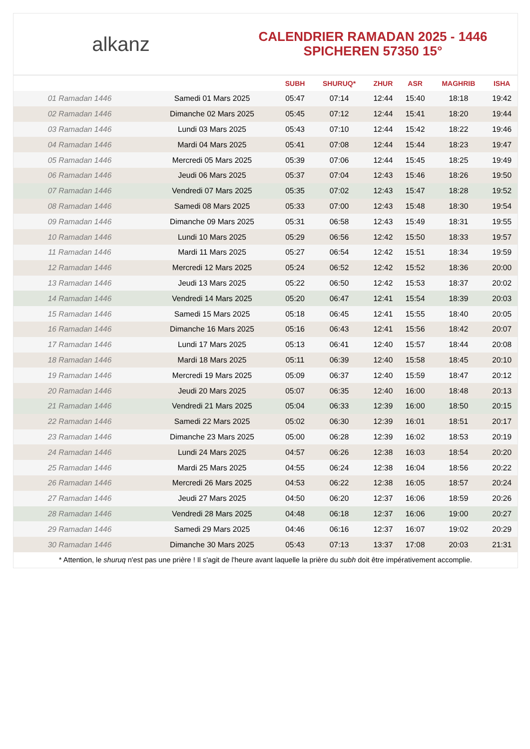alkanz
CALENDRIER RAMADAN 2025 - 1446
SPICHEREN 57350 15°
| | | SUBH | SHURUQ* | ZHUR | ASR | MAGHRIB | ISHA |
| --- | --- | --- | --- | --- | --- | --- | --- |
| 01 Ramadan 1446 | Samedi 01 Mars 2025 | 05:47 | 07:14 | 12:44 | 15:40 | 18:18 | 19:42 |
| 02 Ramadan 1446 | Dimanche 02 Mars 2025 | 05:45 | 07:12 | 12:44 | 15:41 | 18:20 | 19:44 |
| 03 Ramadan 1446 | Lundi 03 Mars 2025 | 05:43 | 07:10 | 12:44 | 15:42 | 18:22 | 19:46 |
| 04 Ramadan 1446 | Mardi 04 Mars 2025 | 05:41 | 07:08 | 12:44 | 15:44 | 18:23 | 19:47 |
| 05 Ramadan 1446 | Mercredi 05 Mars 2025 | 05:39 | 07:06 | 12:44 | 15:45 | 18:25 | 19:49 |
| 06 Ramadan 1446 | Jeudi 06 Mars 2025 | 05:37 | 07:04 | 12:43 | 15:46 | 18:26 | 19:50 |
| 07 Ramadan 1446 | Vendredi 07 Mars 2025 | 05:35 | 07:02 | 12:43 | 15:47 | 18:28 | 19:52 |
| 08 Ramadan 1446 | Samedi 08 Mars 2025 | 05:33 | 07:00 | 12:43 | 15:48 | 18:30 | 19:54 |
| 09 Ramadan 1446 | Dimanche 09 Mars 2025 | 05:31 | 06:58 | 12:43 | 15:49 | 18:31 | 19:55 |
| 10 Ramadan 1446 | Lundi 10 Mars 2025 | 05:29 | 06:56 | 12:42 | 15:50 | 18:33 | 19:57 |
| 11 Ramadan 1446 | Mardi 11 Mars 2025 | 05:27 | 06:54 | 12:42 | 15:51 | 18:34 | 19:59 |
| 12 Ramadan 1446 | Mercredi 12 Mars 2025 | 05:24 | 06:52 | 12:42 | 15:52 | 18:36 | 20:00 |
| 13 Ramadan 1446 | Jeudi 13 Mars 2025 | 05:22 | 06:50 | 12:42 | 15:53 | 18:37 | 20:02 |
| 14 Ramadan 1446 | Vendredi 14 Mars 2025 | 05:20 | 06:47 | 12:41 | 15:54 | 18:39 | 20:03 |
| 15 Ramadan 1446 | Samedi 15 Mars 2025 | 05:18 | 06:45 | 12:41 | 15:55 | 18:40 | 20:05 |
| 16 Ramadan 1446 | Dimanche 16 Mars 2025 | 05:16 | 06:43 | 12:41 | 15:56 | 18:42 | 20:07 |
| 17 Ramadan 1446 | Lundi 17 Mars 2025 | 05:13 | 06:41 | 12:40 | 15:57 | 18:44 | 20:08 |
| 18 Ramadan 1446 | Mardi 18 Mars 2025 | 05:11 | 06:39 | 12:40 | 15:58 | 18:45 | 20:10 |
| 19 Ramadan 1446 | Mercredi 19 Mars 2025 | 05:09 | 06:37 | 12:40 | 15:59 | 18:47 | 20:12 |
| 20 Ramadan 1446 | Jeudi 20 Mars 2025 | 05:07 | 06:35 | 12:40 | 16:00 | 18:48 | 20:13 |
| 21 Ramadan 1446 | Vendredi 21 Mars 2025 | 05:04 | 06:33 | 12:39 | 16:00 | 18:50 | 20:15 |
| 22 Ramadan 1446 | Samedi 22 Mars 2025 | 05:02 | 06:30 | 12:39 | 16:01 | 18:51 | 20:17 |
| 23 Ramadan 1446 | Dimanche 23 Mars 2025 | 05:00 | 06:28 | 12:39 | 16:02 | 18:53 | 20:19 |
| 24 Ramadan 1446 | Lundi 24 Mars 2025 | 04:57 | 06:26 | 12:38 | 16:03 | 18:54 | 20:20 |
| 25 Ramadan 1446 | Mardi 25 Mars 2025 | 04:55 | 06:24 | 12:38 | 16:04 | 18:56 | 20:22 |
| 26 Ramadan 1446 | Mercredi 26 Mars 2025 | 04:53 | 06:22 | 12:38 | 16:05 | 18:57 | 20:24 |
| 27 Ramadan 1446 | Jeudi 27 Mars 2025 | 04:50 | 06:20 | 12:37 | 16:06 | 18:59 | 20:26 |
| 28 Ramadan 1446 | Vendredi 28 Mars 2025 | 04:48 | 06:18 | 12:37 | 16:06 | 19:00 | 20:27 |
| 29 Ramadan 1446 | Samedi 29 Mars 2025 | 04:46 | 06:16 | 12:37 | 16:07 | 19:02 | 20:29 |
| 30 Ramadan 1446 | Dimanche 30 Mars 2025 | 05:43 | 07:13 | 13:37 | 17:08 | 20:03 | 21:31 |
* Attention, le shuruq n'est pas une prière ! Il s'agit de l'heure avant laquelle la prière du subh doit être impérativement accomplie.